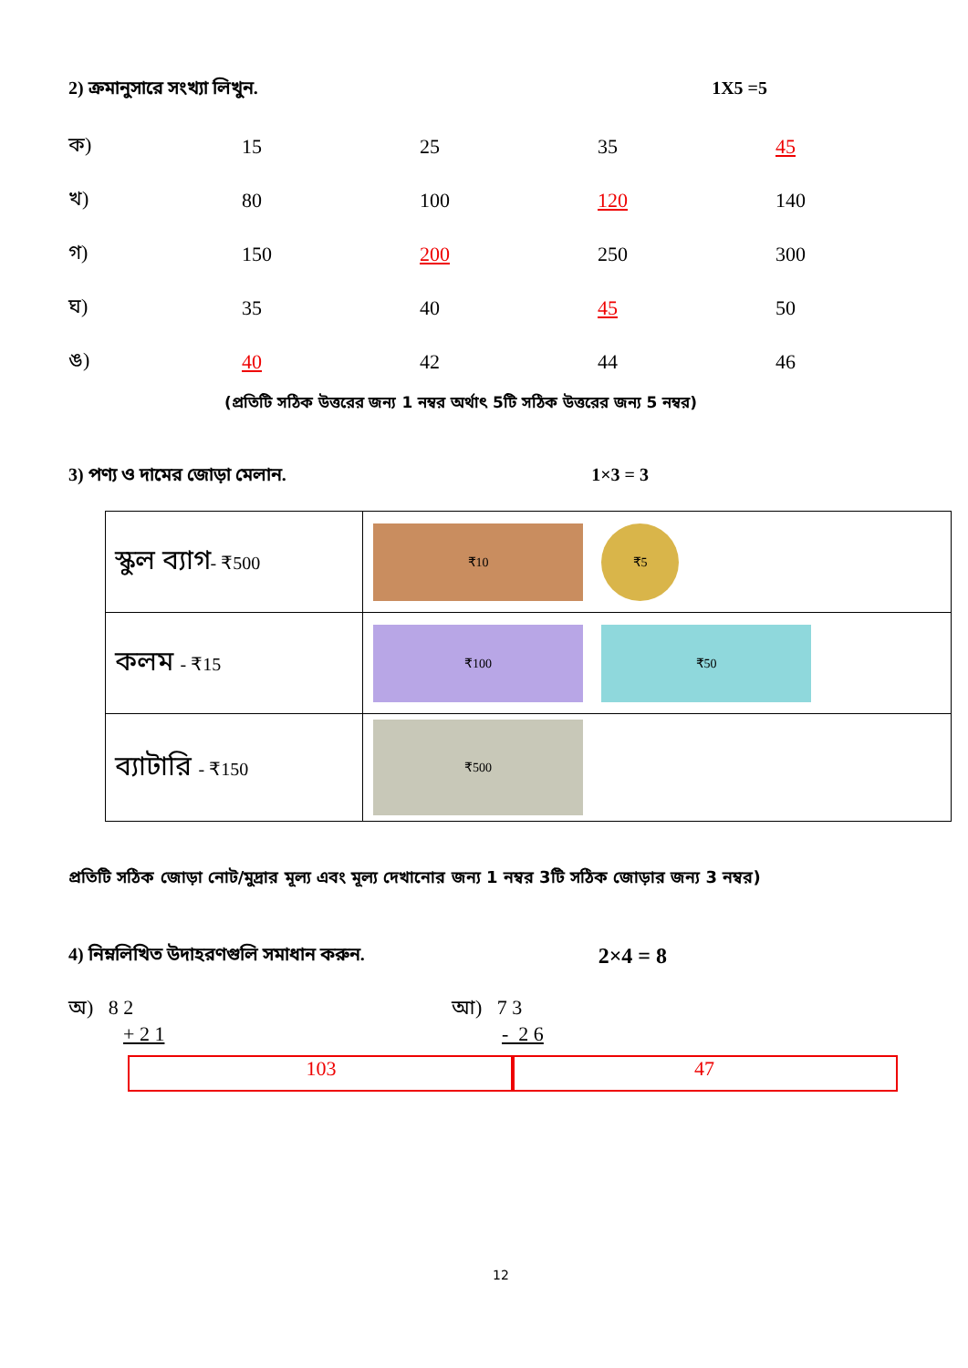2) ক্রমানুসারে সংখ্যা লিখুন. 1X5 =5
| ক) | 15 | 25 | 35 | 45 |
| খ) | 80 | 100 | 120 | 140 |
| গ) | 150 | 200 | 250 | 300 |
| ঘ) | 35 | 40 | 45 | 50 |
| ঙ) | 40 | 42 | 44 | 46 |
(প্রতিটি সঠিক উত্তরের জন্য 1 নম্বর অর্থাৎ 5টি সঠিক উত্তরের জন্য 5 নম্বর)
3) পণ্য ও দামের জোড়া মেলান. 1×3 = 3
| স্কুল ব্যাগ - ₹500 | ₹10 ₹5 |
| কলম - ₹15 | ₹100 ₹50 |
| ব্যাটারি - ₹150 | ₹500 |
প্রতিটি সঠিক জোড়া নোট/মুদ্রার মূল্য এবং মূল্য দেখানোর জন্য 1 নম্বর 3টি সঠিক জোড়ার জন্য 3 নম্বর)
4) নিম্নলিখিত উদাহরণগুলি সমাধান করুন. 2×4 = 8
অ) 8 2
+ 2 1
103
আ) 7 3
- 2 6
47
12